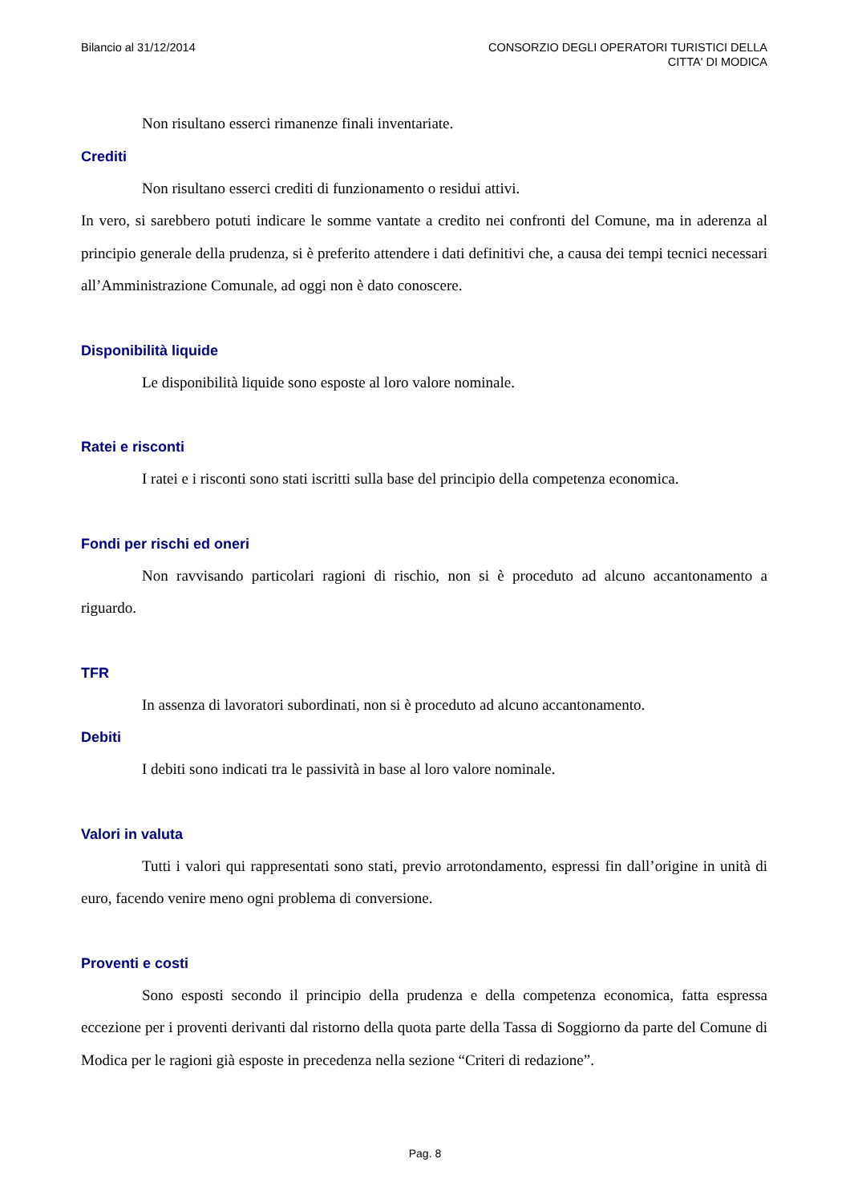Bilancio al 31/12/2014 CONSORZIO DEGLI OPERATORI TURISTICI DELLA
CITTA' DI MODICA
Non risultano esserci rimanenze finali inventariate.
Crediti
Non risultano esserci crediti di funzionamento o residui attivi.
In vero, si sarebbero potuti indicare le somme vantate a credito nei confronti del Comune, ma in aderenza al principio generale della prudenza, si è preferito attendere i dati definitivi che, a causa dei tempi tecnici necessari all’Amministrazione Comunale, ad oggi non è dato conoscere.
Disponibilità liquide
Le disponibilità liquide sono esposte al loro valore nominale.
Ratei e risconti
I ratei e i risconti sono stati iscritti sulla base del principio della competenza economica.
Fondi per rischi ed oneri
Non ravvisando particolari ragioni di rischio, non si è proceduto ad alcuno accantonamento a riguardo.
TFR
In assenza di lavoratori subordinati, non si è proceduto ad alcuno accantonamento.
Debiti
I debiti sono indicati tra le passività in base al loro valore nominale.
Valori in valuta
Tutti i valori qui rappresentati sono stati, previo arrotondamento, espressi fin dall’origine in unità di euro, facendo venire meno ogni problema di conversione.
Proventi e costi
Sono esposti secondo il principio della prudenza e della competenza economica, fatta espressa eccezione per i proventi derivanti dal ristorno della quota parte della Tassa di Soggiorno da parte del Comune di Modica per le ragioni già esposte in precedenza nella sezione “Criteri di redazione”.
Pag. 8